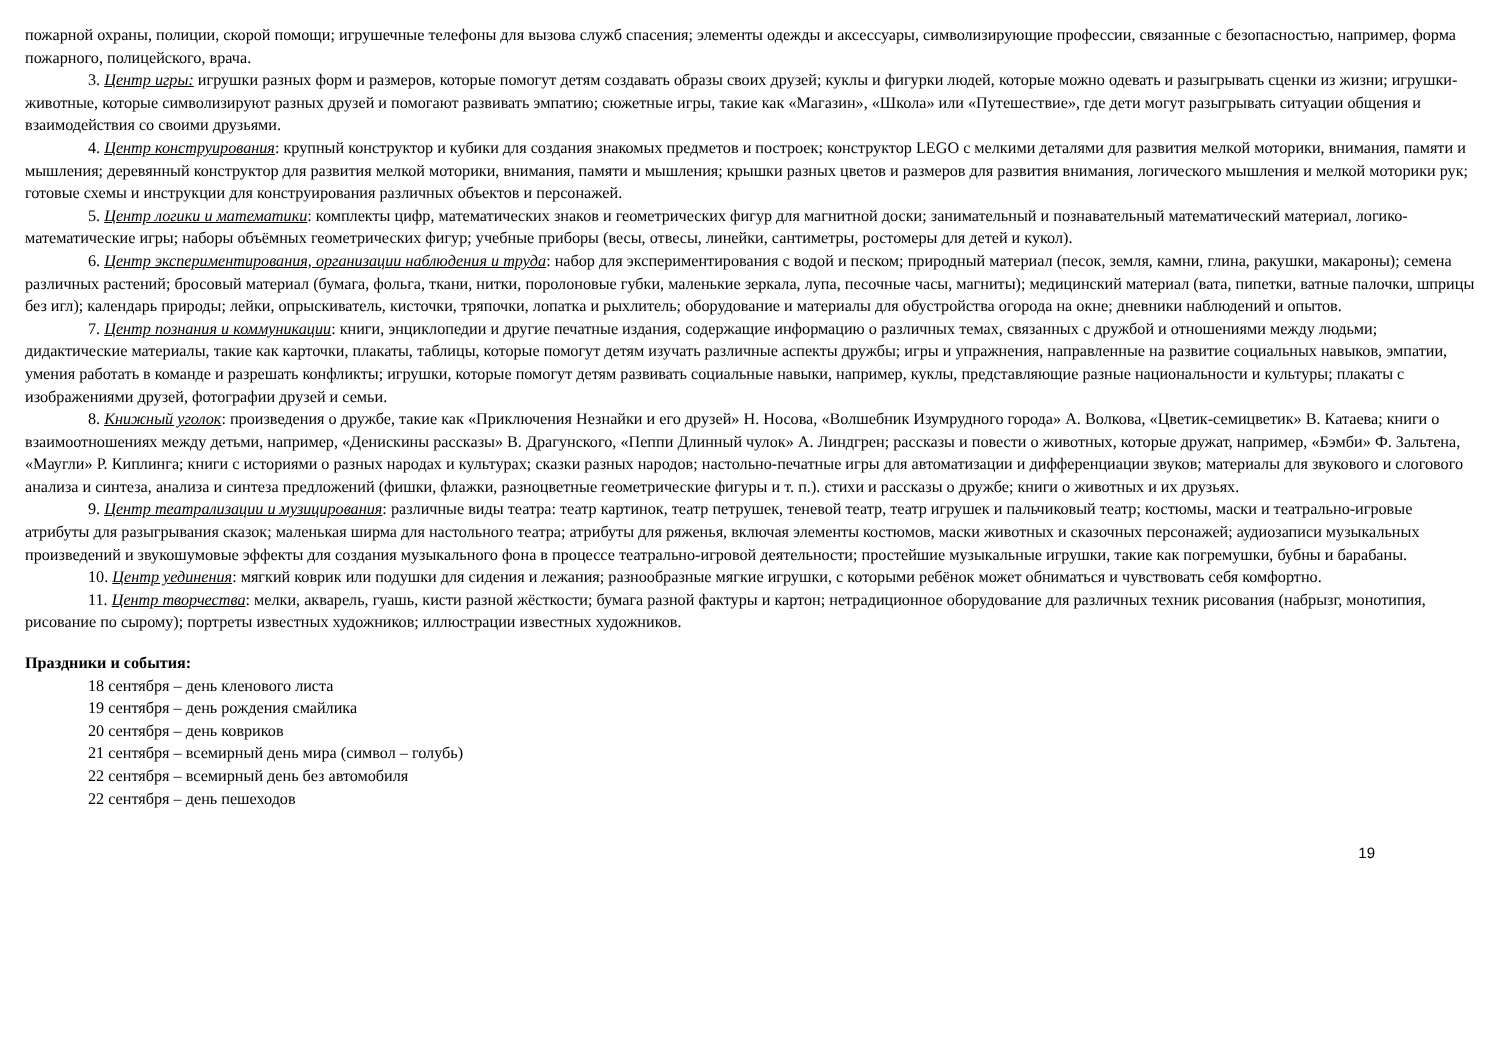пожарной охраны, полиции, скорой помощи; игрушечные телефоны для вызова служб спасения; элементы одежды и аксессуары, символизирующие профессии, связанные с безопасностью, например, форма пожарного, полицейского, врача.
3. Центр игры: игрушки разных форм и размеров, которые помогут детям создавать образы своих друзей; куклы и фигурки людей, которые можно одевать и разыгрывать сценки из жизни; игрушки-животные, которые символизируют разных друзей и помогают развивать эмпатию; сюжетные игры, такие как «Магазин», «Школа» или «Путешествие», где дети могут разыгрывать ситуации общения и взаимодействия со своими друзьями.
4. Центр конструирования: крупный конструктор и кубики для создания знакомых предметов и построек; конструктор LEGO с мелкими деталями для развития мелкой моторики, внимания, памяти и мышления; деревянный конструктор для развития мелкой моторики, внимания, памяти и мышления; крышки разных цветов и размеров для развития внимания, логического мышления и мелкой моторики рук; готовые схемы и инструкции для конструирования различных объектов и персонажей.
5. Центр логики и математики: комплекты цифр, математических знаков и геометрических фигур для магнитной доски; занимательный и познавательный математический материал, логико-математические игры; наборы объёмных геометрических фигур; учебные приборы (весы, отвесы, линейки, сантиметры, ростомеры для детей и кукол).
6. Центр экспериментирования, организации наблюдения и труда: набор для экспериментирования с водой и песком; природный материал (песок, земля, камни, глина, ракушки, макароны); семена различных растений; бросовый материал (бумага, фольга, ткани, нитки, поролоновые губки, маленькие зеркала, лупа, песочные часы, магниты); медицинский материал (вата, пипетки, ватные палочки, шприцы без игл); календарь природы; лейки, опрыскиватель, кисточки, тряпочки, лопатка и рыхлитель; оборудование и материалы для обустройства огорода на окне; дневники наблюдений и опытов.
7. Центр познания и коммуникации: книги, энциклопедии и другие печатные издания, содержащие информацию о различных темах, связанных с дружбой и отношениями между людьми; дидактические материалы, такие как карточки, плакаты, таблицы, которые помогут детям изучать различные аспекты дружбы; игры и упражнения, направленные на развитие социальных навыков, эмпатии, умения работать в команде и разрешать конфликты; игрушки, которые помогут детям развивать социальные навыки, например, куклы, представляющие разные национальности и культуры; плакаты с изображениями друзей, фотографии друзей и семьи.
8. Книжный уголок: произведения о дружбе, такие как «Приключения Незнайки и его друзей» Н. Носова, «Волшебник Изумрудного города» А. Волкова, «Цветик-семицветик» В. Катаева; книги о взаимоотношениях между детьми, например, «Денискины рассказы» В. Драгунского, «Пеппи Длинный чулок» А. Линдгрен; рассказы и повести о животных, которые дружат, например, «Бэмби» Ф. Зальтена, «Маугли» Р. Киплинга; книги с историями о разных народах и культурах; сказки разных народов; настольно-печатные игры для автоматизации и дифференциации звуков; материалы для звукового и слогового анализа и синтеза, анализа и синтеза предложений (фишки, флажки, разноцветные геометрические фигуры и т. п.). стихи и рассказы о дружбе; книги о животных и их друзьях.
9. Центр театрализации и музицирования: различные виды театра: театр картинок, театр петрушек, теневой театр, театр игрушек и пальчиковый театр; костюмы, маски и театрально-игровые атрибуты для разыгрывания сказок; маленькая ширма для настольного театра; атрибуты для ряженья, включая элементы костюмов, маски животных и сказочных персонажей; аудиозаписи музыкальных произведений и звукошумовые эффекты для создания музыкального фона в процессе театрально-игровой деятельности; простейшие музыкальные игрушки, такие как погремушки, бубны и барабаны.
10. Центр уединения: мягкий коврик или подушки для сидения и лежания; разнообразные мягкие игрушки, с которыми ребёнок может обниматься и чувствовать себя комфортно.
11. Центр творчества: мелки, акварель, гуашь, кисти разной жёсткости; бумага разной фактуры и картон; нетрадиционное оборудование для различных техник рисования (набрызг, монотипия, рисование по сырому); портреты известных художников; иллюстрации известных художников.
Праздники и события:
18 сентября – день кленового листа
19 сентября – день рождения смайлика
20 сентября – день ковриков
21 сентября – всемирный день мира (символ – голубь)
22 сентября – всемирный день без автомобиля
22 сентября – день пешеходов
19